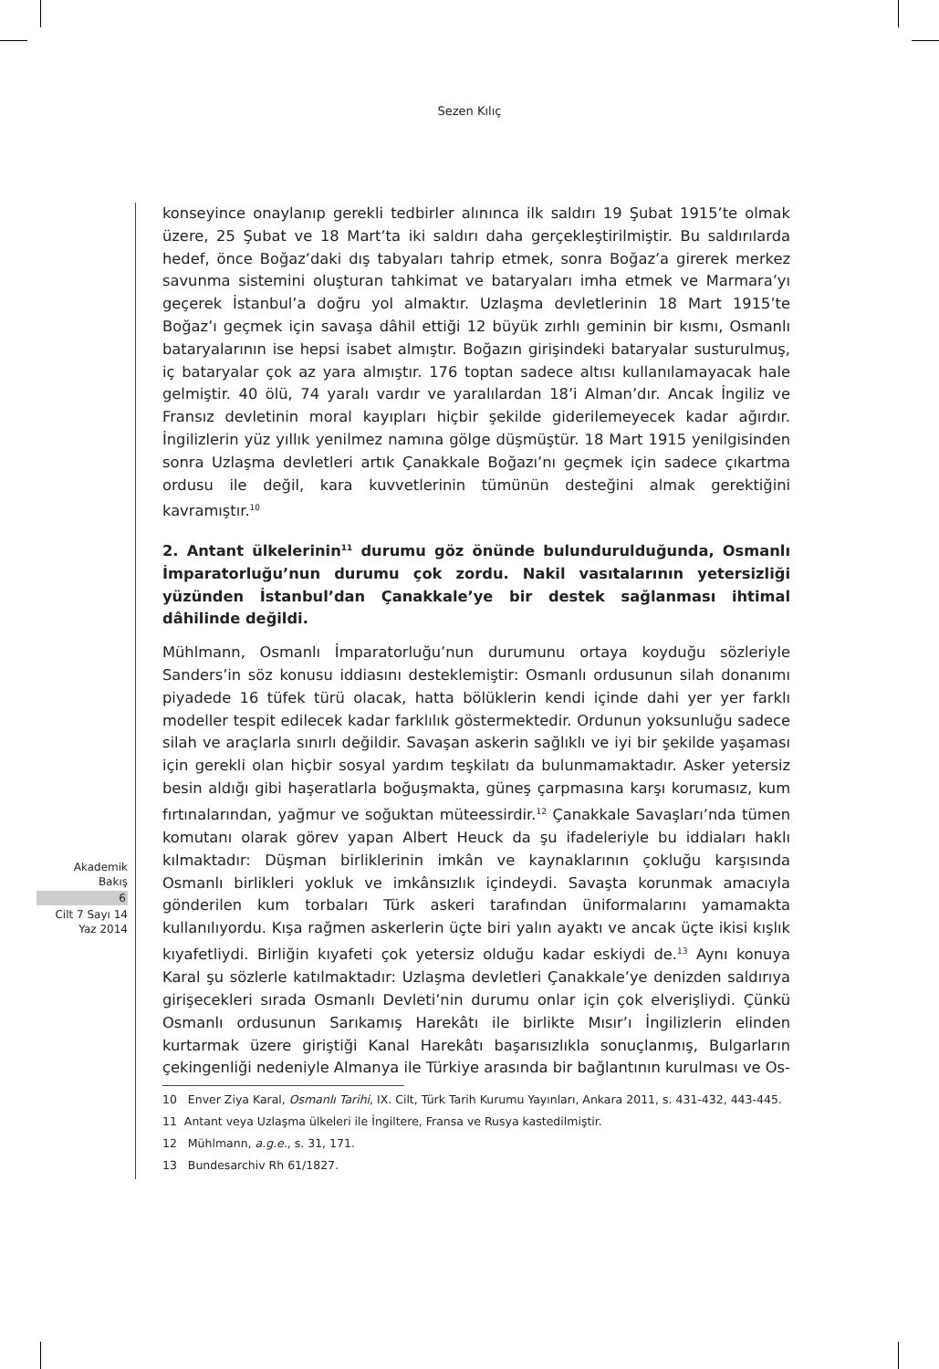Sezen Kılıç
Akademik
Bakış
6
Cilt 7 Sayı 14
Yaz 2014
konseyince onaylanıp gerekli tedbirler alınınca ilk saldırı 19 Şubat 1915’te olmak üzere, 25 Şubat ve 18 Mart’ta iki saldırı daha gerçekleştirilmiştir. Bu saldırılarda hedef, önce Boğaz’daki dış tabyaları tahrip etmek, sonra Boğaz’a girerek merkez savunma sistemini oluşturan tahkimat ve bataryaları imha etmek ve Marmara’yı geçerek İstanbul’a doğru yol almaktır. Uzlaşma devletlerinin 18 Mart 1915’te Boğaz’ı geçmek için savaşa dâhil ettiği 12 büyük zırhlı geminin bir kısmı, Osmanlı bataryalarının ise hepsi isabet almıştır. Boğazın girişindeki bataryalar susturulmuş, iç bataryalar çok az yara almıştır. 176 toptan sadece altısı kullanılamayacak hale gelmiştir. 40 ölü, 74 yaralı vardır ve yaralılardan 18’i Alman’dır. Ancak İngiliz ve Fransız devletinin moral kayıpları hiçbir şekilde giderilemeyecek kadar ağırdır. İngilizlerin yüz yıllık yenilmez namına gölge düşmüştür. 18 Mart 1915 yenilgisinden sonra Uzlaşma devletleri artık Çanakkale Boğazı’nı geçmek için sadece çıkartma ordusu ile değil, kara kuvvetlerinin tümünün desteğini almak gerektiğini kavramıştır.<sup>10</sup>
2. Antant ülkelerinin<sup>11</sup> durumu göz önünde bulundurulduğunda, Osmanlı İmparatorluğu’nun durumu çok zordu. Nakil vasıtalarının yetersizliği yüzünden İstanbul’dan Çanakkale’ye bir destek sağlanması ihtimal dâhilinde değildi.
Mühlmann, Osmanlı İmparatorluğu’nun durumunu ortaya koyduğu sözleriyle Sanders’in söz konusu iddiasını desteklemiştir: Osmanlı ordusunun silah donanımı piyadede 16 tüfek türü olacak, hatta bölüklerin kendi içinde dahi yer yer farklı modeller tespit edilecek kadar farklılık göstermektedir. Ordunun yoksunluğu sadece silah ve araçlarla sınırlı değildir. Savaşan askerin sağlıklı ve iyi bir şekilde yaşaması için gerekli olan hiçbir sosyal yardım teşkilatı da bulunmamaktadır. Asker yetersiz besin aldığı gibi haşeratlarla boğuşmakta, güneş çarpmasına karşı korumasız, kum fırtınalarından, yağmur ve soğuktan müteessirdir.<sup>12</sup> Çanakkale Savaşları’nda tümen komutanı olarak görev yapan Albert Heuck da şu ifadeleriyle bu iddiaları haklı kılmaktadır: Düşman birliklerinin imkân ve kaynaklarının çokluğu karşısında Osmanlı birlikleri yokluk ve imkânsızlık içindeydi. Savaşta korunmak amacıyla gönderilen kum torbaları Türk askeri tarafından üniformalarını yamamakta kullanılıyordu. Kışa rağmen askerlerin üçte biri yalın ayaktı ve ancak üçte ikisi kışlık kıyafetliydi. Birliğin kıyafeti çok yetersiz olduğu kadar eskiydi de.<sup>13</sup> Aynı konuya Karal şu sözlerle katılmaktadır: Uzlaşma devletleri Çanakkale’ye denizden saldırıya girişecekleri sırada Osmanlı Devleti’nin durumu onlar için çok elverişliydi. Çünkü Osmanlı ordusunun Sarıkamış Harekâtı ile birlikte Mısır’ı İngilizlerin elinden kurtarmak üzere giriştiği Kanal Harekâtı başarısızlıkla sonuçlanmış, Bulgarların çekingenliği nedeniyle Almanya ile Türkiye arasında bir bağlantının kurulması ve Os-
10 Enver Ziya Karal, Osmanlı Tarihi, IX. Cilt, Türk Tarih Kurumu Yayınları, Ankara 2011, s. 431-432, 443-445.
11 Antant veya Uzlaşma ülkeleri ile İngiltere, Fransa ve Rusya kastedilmiştir.
12 Mühlmann, a.g.e., s. 31, 171.
13 Bundesarchiv Rh 61/1827.